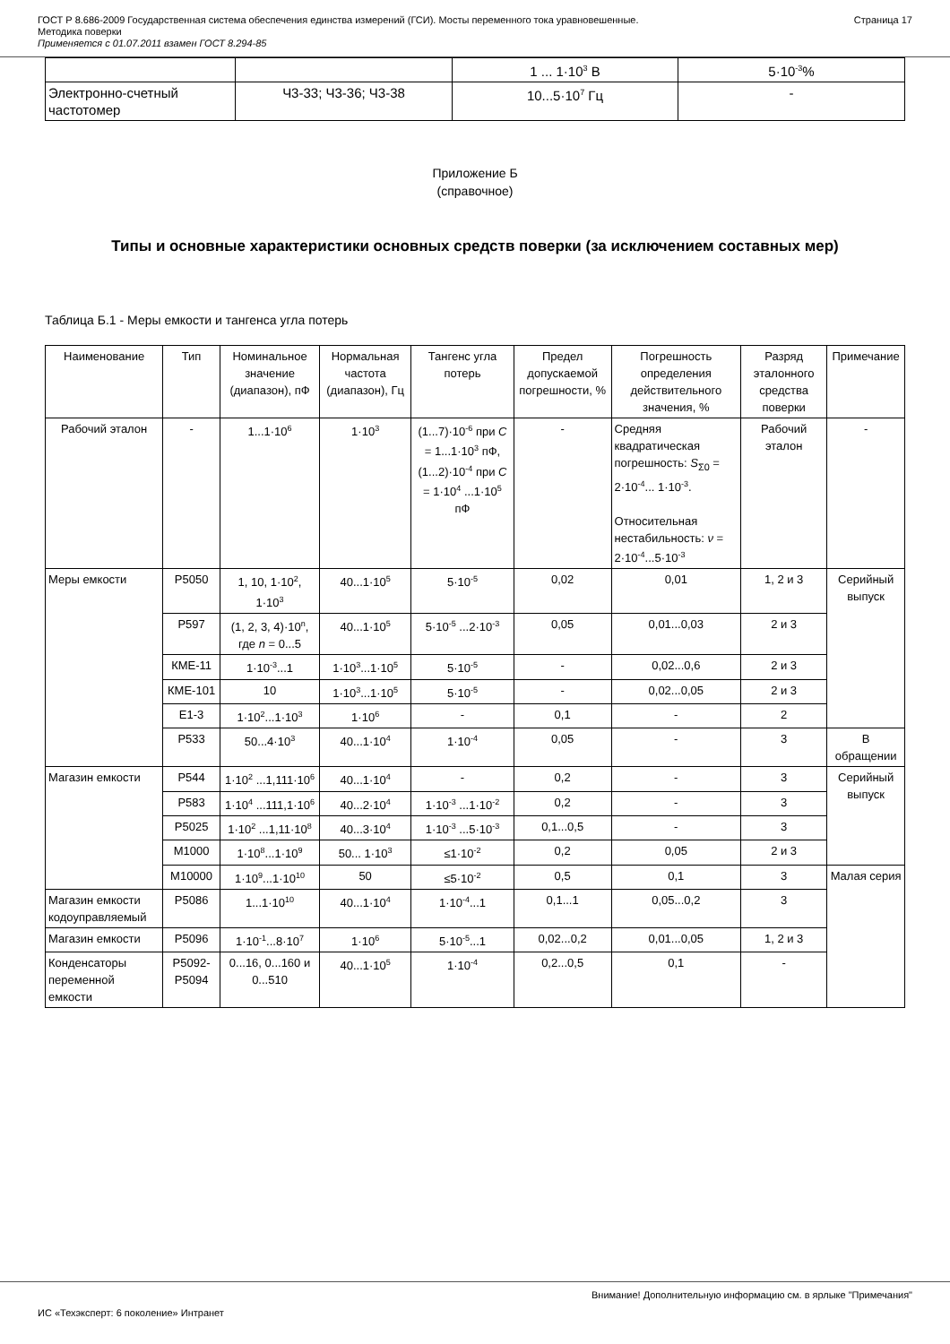ГОСТ Р 8.686-2009 Государственная система обеспечения единства измерений (ГСИ). Мосты переменного тока уравновешенные.
Методика поверки
Применяется с 01.07.2011 взамен ГОСТ 8.294-85
Страница 17
| | | 1 ... 1·10<sup>3</sup> В | 5·10<sup>-3</sup>% |
| Электронно-счетный частотомер | Ч3-33; Ч3-36; Ч3-38 | 10...5·10<sup>7</sup> Гц | - |
Приложение Б
(справочное)
Типы и основные характеристики основных средств поверки (за исключением составных мер)
Таблица Б.1 - Меры емкости и тангенса угла потерь
| Наименование | Тип | Номинальное значение (диапазон), пФ | Нормальная частота (диапазон), Гц | Тангенс угла потерь | Предел допускаемой погрешности, % | Погрешность определения действительного значения, % | Разряд эталонного средства поверки | Примечание |
| --- | --- | --- | --- | --- | --- | --- | --- | --- |
| Рабочий эталон | - | 1...1·10<sup>6</sup> | 1·10<sup>3</sup> | (1...7)·10<sup>-6</sup> при C = 1...1·10<sup>3</sup> пФ, (1...2)·10<sup>-4</sup> при C = 1·10<sup>4</sup> ...1·10<sup>5</sup> пФ | - | Средняя квадратическая погрешность: S<sub>Σ0</sub> = 2·10<sup>-4</sup>... 1·10<sup>-3</sup>. Относительная нестабильность: ν = 2·10<sup>-4</sup>...5·10<sup>-3</sup> | Рабочий эталон | - |
| Меры емкости | Р5050 | 1, 10, 1·10<sup>2</sup>, 1·10<sup>3</sup> | 40...1·10<sup>5</sup> | 5·10<sup>-5</sup> | 0,02 | 0,01 | 1, 2 и 3 | Серийный выпуск |
| | Р597 | (1, 2, 3, 4)·10<sup>n</sup>, где n = 0...5 | 40...1·10<sup>5</sup> | 5·10<sup>-5</sup> ...2·10<sup>-3</sup> | 0,05 | 0,01...0,03 | 2 и 3 | |
| | КМЕ-11 | 1·10<sup>-3</sup>...1 | 1·10<sup>3</sup>...1·10<sup>5</sup> | 5·10<sup>-5</sup> | - | 0,02...0,6 | 2 и 3 | |
| | КМЕ-101 | 10 | 1·10<sup>3</sup>...1·10<sup>5</sup> | 5·10<sup>-5</sup> | - | 0,02...0,05 | 2 и 3 | |
| | Е1-3 | 1·10<sup>2</sup>...1·10<sup>3</sup> | 1·10<sup>6</sup> | - | 0,1 | - | 2 | |
| | Р533 | 50...4·10<sup>3</sup> | 40...1·10<sup>4</sup> | 1·10<sup>-4</sup> | 0,05 | - | 3 | В обращении |
| Магазин емкости | Р544 | 1·10<sup>2</sup> ...1,111·10<sup>6</sup> | 40...1·10<sup>4</sup> | - | 0,2 | - | 3 | Серийный выпуск |
| | Р583 | 1·10<sup>4</sup> ...111,1·10<sup>6</sup> | 40...2·10<sup>4</sup> | 1·10<sup>-3</sup> ...1·10<sup>-2</sup> | 0,2 | - | 3 | |
| | Р5025 | 1·10<sup>2</sup> ...1,11·10<sup>8</sup> | 40...3·10<sup>4</sup> | 1·10<sup>-3</sup> ...5·10<sup>-3</sup> | 0,1...0,5 | - | 3 | |
| | М1000 | 1·10<sup>8</sup>...1·10<sup>9</sup> | 50... 1·10<sup>3</sup> | ≤1·10<sup>-2</sup> | 0,2 | 0,05 | 2 и 3 | |
| | М10000 | 1·10<sup>9</sup>...1·10<sup>10</sup> | 50 | ≤5·10<sup>-2</sup> | 0,5 | 0,1 | 3 | Малая серия |
| Магазин емкости кодоуправляемый | Р5086 | 1...1·10<sup>10</sup> | 40...1·10<sup>4</sup> | 1·10<sup>-4</sup>...1 | 0,1...1 | 0,05...0,2 | 3 | |
| Магазин емкости | Р5096 | 1·10<sup>-1</sup>...8·10<sup>7</sup> | 1·10<sup>6</sup> | 5·10<sup>-5</sup>...1 | 0,02...0,2 | 0,01...0,05 | 1, 2 и 3 | |
| Конденсаторы переменной емкости | Р5092-Р5094 | 0...16, 0...160 и 0...510 | 40...1·10<sup>5</sup> | 1·10<sup>-4</sup> | 0,2...0,5 | 0,1 | - | |
Внимание! Дополнительную информацию см. в ярлыке "Примечания"
ИС «Техэксперт: 6 поколение» Интранет